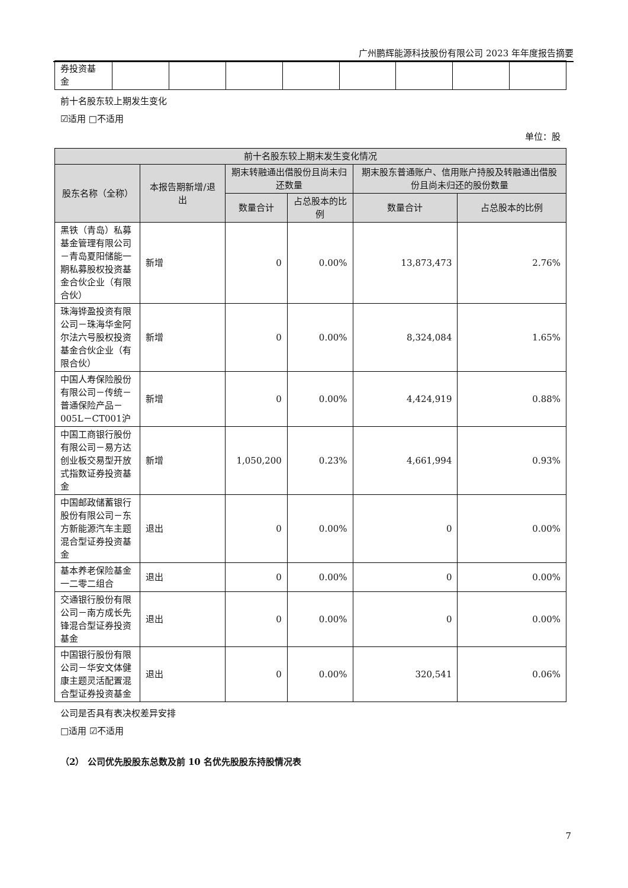广州鹏辉能源科技股份有限公司 2023 年年度报告摘要
| 券投资基 金 | | | | | | | | |
前十名股东较上期发生变化
☑适用 □不适用
单位：股
| 前十名股东较上期末发生变化情况 | | | | | |
| --- | --- | --- | --- | --- | --- |
| 股东名称（全称） | 本报告期新增/退出 | 期末转融通出借股份且尚未归还数量 | | 期末股东普通账户、信用账户持股及转融通出借股份且尚未归还的股份数量 | |
| | | 数量合计 | 占总股本的比例 | 数量合计 | 占总股本的比例 |
| 黑铁（青岛）私募基金管理有限公司－青岛夏阳储能一期私募股权投资基金合伙企业（有限合伙） | 新增 | 0 | 0.00% | 13,873,473 | 2.76% |
| 珠海铧盈投资有限公司－珠海华金阿尔法六号股权投资基金合伙企业（有限合伙） | 新增 | 0 | 0.00% | 8,324,084 | 1.65% |
| 中国人寿保险股份有限公司－传统－普通保险产品－005L－CT001沪 | 新增 | 0 | 0.00% | 4,424,919 | 0.88% |
| 中国工商银行股份有限公司－易方达创业板交易型开放式指数证券投资基金 | 新增 | 1,050,200 | 0.23% | 4,661,994 | 0.93% |
| 中国邮政储蓄银行股份有限公司－东方新能源汽车主题混合型证券投资基金 | 退出 | 0 | 0.00% | 0 | 0.00% |
| 基本养老保险基金一二零二组合 | 退出 | 0 | 0.00% | 0 | 0.00% |
| 交通银行股份有限公司－南方成长先锋混合型证券投资基金 | 退出 | 0 | 0.00% | 0 | 0.00% |
| 中国银行股份有限公司－华安文体健康主题灵活配置混合型证券投资基金 | 退出 | 0 | 0.00% | 320,541 | 0.06% |
公司是否具有表决权差异安排
□适用 ☑不适用
（2） 公司优先股股东总数及前 10 名优先股股东持股情况表
7